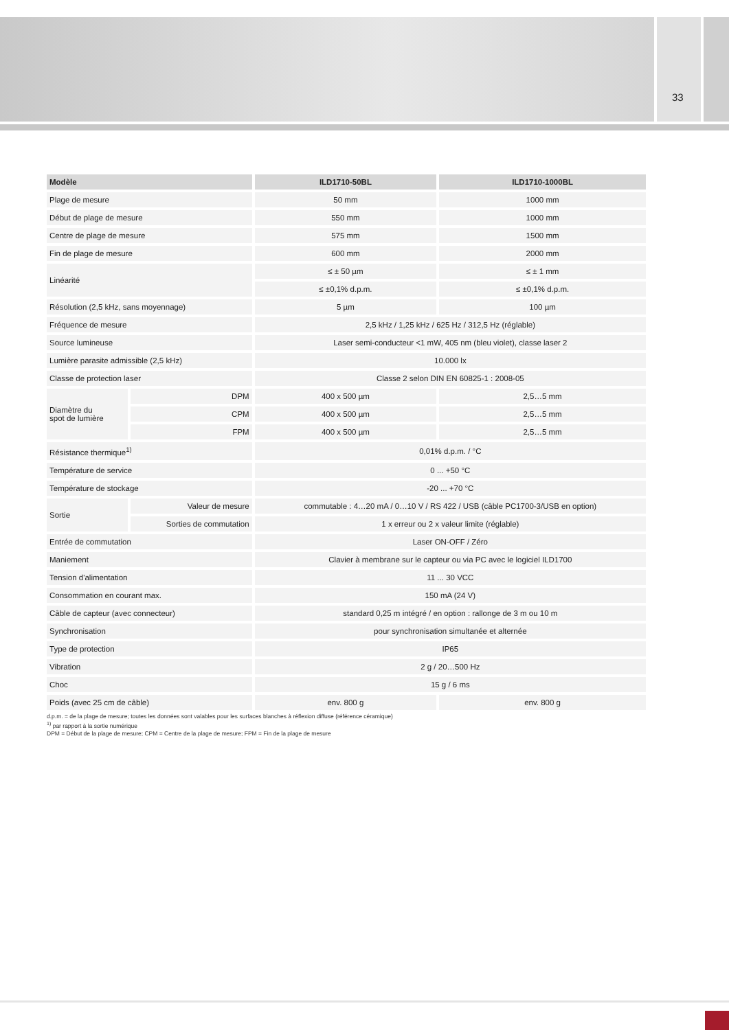33
| Modèle | | ILD1710-50BL | ILD1710-1000BL |
| --- | --- | --- | --- |
| Plage de mesure | | 50 mm | 1000 mm |
| Début de plage de mesure | | 550 mm | 1000 mm |
| Centre de plage de mesure | | 575 mm | 1500 mm |
| Fin de plage de mesure | | 600 mm | 2000 mm |
| Linéarité | | ≤ ± 50 µm | ≤ ± 1 mm |
| | | ≤ ±0,1% d.p.m. | ≤ ±0,1% d.p.m. |
| Résolution (2,5 kHz, sans moyennage) | | 5 µm | 100 µm |
| Fréquence de mesure | | 2,5 kHz / 1,25 kHz / 625 Hz / 312,5 Hz (réglable) | |
| Source lumineuse | | Laser semi-conducteur <1 mW, 405 nm (bleu violet), classe laser 2 | |
| Lumière parasite admissible (2,5 kHz) | | 10.000 lx | |
| Classe de protection laser | | Classe 2 selon DIN EN 60825-1 : 2008-05 | |
| Diamètre du spot de lumière | DPM | 400 x 500 µm | 2,5…5 mm |
| | CPM | 400 x 500 µm | 2,5…5 mm |
| | FPM | 400 x 500 µm | 2,5…5 mm |
| Résistance thermique<sup>1)</sup> | | 0,01% d.p.m. / °C | |
| Température de service | | 0 ... +50 °C | |
| Température de stockage | | -20 ... +70 °C | |
| Sortie | Valeur de mesure | commutable : 4…20 mA / 0…10 V / RS 422 / USB (câble PC1700-3/USB en option) | |
| | Sorties de commutation | 1 x erreur ou 2 x valeur limite (réglable) | |
| Entrée de commutation | | Laser ON-OFF / Zéro | |
| Maniement | | Clavier à membrane sur le capteur ou via PC avec le logiciel ILD1700 | |
| Tension d'alimentation | | 11 ... 30 VCC | |
| Consommation en courant max. | | 150 mA (24 V) | |
| Câble de capteur (avec connecteur) | | standard 0,25 m intégré / en option : rallonge de 3 m ou 10 m | |
| Synchronisation | | pour synchronisation simultanée et alternée | |
| Type de protection | | IP65 | |
| Vibration | | 2 g / 20…500 Hz | |
| Choc | | 15 g / 6 ms | |
| Poids (avec 25 cm de câble) | | env. 800 g | env. 800 g |
d.p.m. = de la plage de mesure; toutes les données sont valables pour les surfaces blanches à réflexion diffuse (référence céramique)
<sup>1)</sup> par rapport à la sortie numérique
DPM = Début de la plage de mesure; CPM = Centre de la plage de mesure; FPM = Fin de la plage de mesure